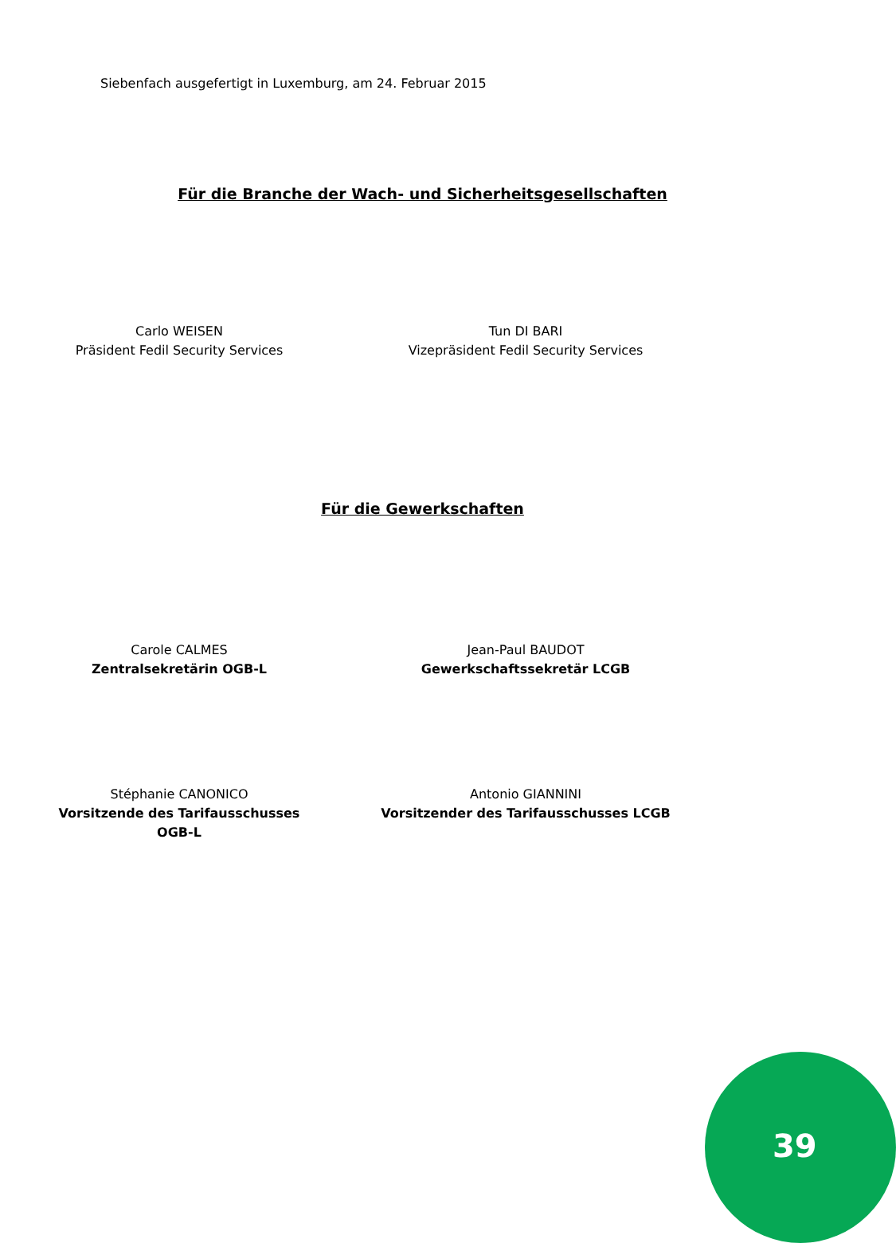Siebenfach ausgefertigt in Luxemburg, am 24. Februar 2015
Für die Branche der Wach- und Sicherheitsgesellschaften
Carlo WEISEN
Präsident Fedil Security Services
Tun DI BARI
Vizepräsident Fedil Security Services
Für die Gewerkschaften
Carole CALMES
Zentralsekretärin OGB-L
Jean-Paul BAUDOT
Gewerkschaftssekretär LCGB
Stéphanie CANONICO
Vorsitzende des Tarifausschusses OGB-L
Antonio GIANNINI
Vorsitzender des Tarifausschusses LCGB
39